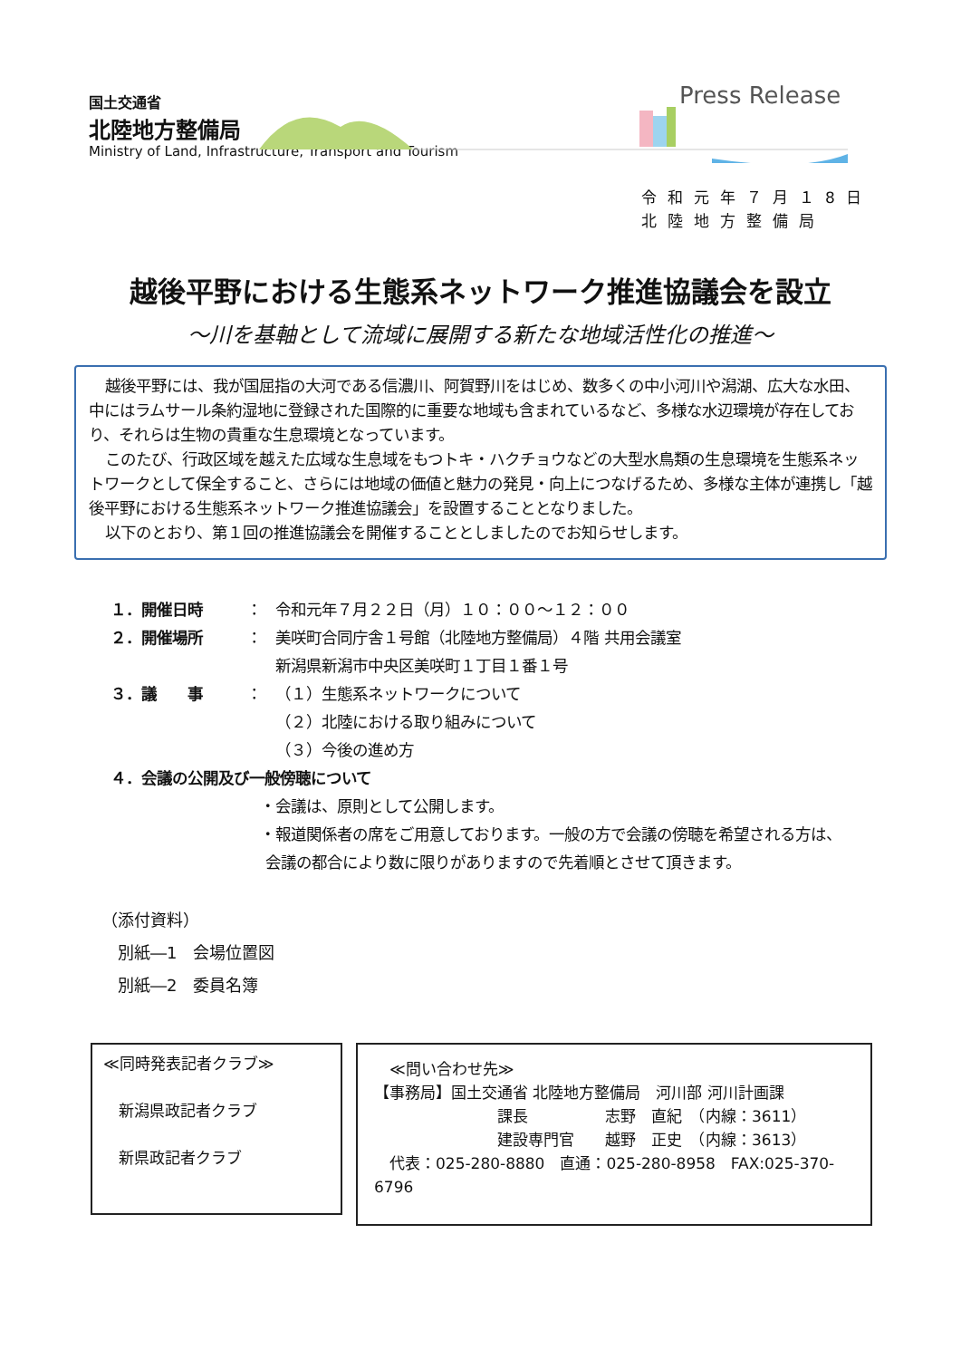国土交通省
北陸地方整備局
Ministry of Land, Infrastructure, Transport and Tourism
Press Release
令和元年７月１8日
北陸地方整備局
越後平野における生態系ネットワーク推進協議会を設立
～川を基軸として流域に展開する新たな地域活性化の推進～
越後平野には、我が国屈指の大河である信濃川、阿賀野川をはじめ、数多くの中小河川や潟湖、広大な水田、中にはラムサール条約湿地に登録された国際的に重要な地域も含まれているなど、多様な水辺環境が存在しており、それらは生物の貴重な生息環境となっています。
このたび、行政区域を越えた広域な生息域をもつトキ・ハクチョウなどの大型水鳥類の生息環境を生態系ネットワークとして保全すること、さらには地域の価値と魅力の発見・向上につなげるため、多様な主体が連携し「越後平野における生態系ネットワーク推進協議会」を設置することとなりました。
以下のとおり、第１回の推進協議会を開催することとしましたのでお知らせします。
１．開催日時 ： 令和元年７月２２日（月）１０：００～１２：００
２．開催場所 ： 美咲町合同庁舎１号館（北陸地方整備局）４階 共用会議室
新潟県新潟市中央区美咲町１丁目１番１号
３．議　　事 ： （１）生態系ネットワークについて
（２）北陸における取り組みについて
（３）今後の進め方
４．会議の公開及び一般傍聴について
・会議は、原則として公開します。
・報道関係者の席をご用意しております。一般の方で会議の傍聴を希望される方は、
会議の都合により数に限りがありますので先着順とさせて頂きます。
（添付資料）
　別紙―1　会場位置図
　別紙―2　委員名簿
≪同時発表記者クラブ≫
　新潟県政記者クラブ
　新県政記者クラブ
　≪問い合わせ先≫
【事務局】国土交通省 北陸地方整備局　河川部 河川計画課
　　　　　　　　課長　　　　　志野　直紀　（内線：3611）
　　　　　　　　建設専門官　　越野　正史　（内線：3613）
　代表：025-280-8880　直通：025-280-8958　FAX:025-370-6796